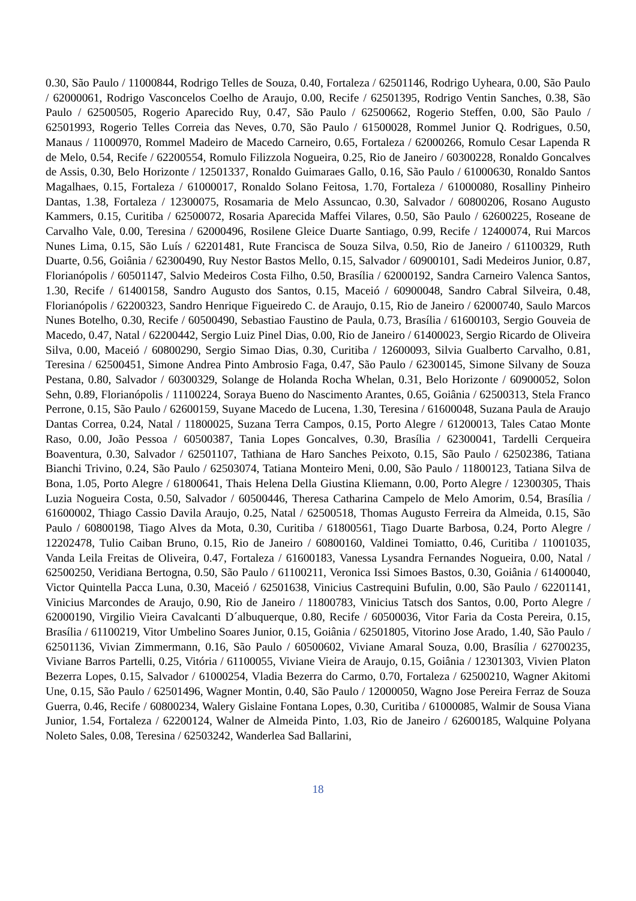0.30, São Paulo / 11000844, Rodrigo Telles de Souza, 0.40, Fortaleza / 62501146, Rodrigo Uyheara, 0.00, São Paulo / 62000061, Rodrigo Vasconcelos Coelho de Araujo, 0.00, Recife / 62501395, Rodrigo Ventin Sanches, 0.38, São Paulo / 62500505, Rogerio Aparecido Ruy, 0.47, São Paulo / 62500662, Rogerio Steffen, 0.00, São Paulo / 62501993, Rogerio Telles Correia das Neves, 0.70, São Paulo / 61500028, Rommel Junior Q. Rodrigues, 0.50, Manaus / 11000970, Rommel Madeiro de Macedo Carneiro, 0.65, Fortaleza / 62000266, Romulo Cesar Lapenda R de Melo, 0.54, Recife / 62200554, Romulo Filizzola Nogueira, 0.25, Rio de Janeiro / 60300228, Ronaldo Goncalves de Assis, 0.30, Belo Horizonte / 12501337, Ronaldo Guimaraes Gallo, 0.16, São Paulo / 61000630, Ronaldo Santos Magalhaes, 0.15, Fortaleza / 61000017, Ronaldo Solano Feitosa, 1.70, Fortaleza / 61000080, Rosalliny Pinheiro Dantas, 1.38, Fortaleza / 12300075, Rosamaria de Melo Assuncao, 0.30, Salvador / 60800206, Rosano Augusto Kammers, 0.15, Curitiba / 62500072, Rosaria Aparecida Maffei Vilares, 0.50, São Paulo / 62600225, Roseane de Carvalho Vale, 0.00, Teresina / 62000496, Rosilene Gleice Duarte Santiago, 0.99, Recife / 12400074, Rui Marcos Nunes Lima, 0.15, São Luís / 62201481, Rute Francisca de Souza Silva, 0.50, Rio de Janeiro / 61100329, Ruth Duarte, 0.56, Goiânia / 62300490, Ruy Nestor Bastos Mello, 0.15, Salvador / 60900101, Sadi Medeiros Junior, 0.87, Florianópolis / 60501147, Salvio Medeiros Costa Filho, 0.50, Brasília / 62000192, Sandra Carneiro Valenca Santos, 1.30, Recife / 61400158, Sandro Augusto dos Santos, 0.15, Maceió / 60900048, Sandro Cabral Silveira, 0.48, Florianópolis / 62200323, Sandro Henrique Figueiredo C. de Araujo, 0.15, Rio de Janeiro / 62000740, Saulo Marcos Nunes Botelho, 0.30, Recife / 60500490, Sebastiao Faustino de Paula, 0.73, Brasília / 61600103, Sergio Gouveia de Macedo, 0.47, Natal / 62200442, Sergio Luiz Pinel Dias, 0.00, Rio de Janeiro / 61400023, Sergio Ricardo de Oliveira Silva, 0.00, Maceió / 60800290, Sergio Simao Dias, 0.30, Curitiba / 12600093, Silvia Gualberto Carvalho, 0.81, Teresina / 62500451, Simone Andrea Pinto Ambrosio Faga, 0.47, São Paulo / 62300145, Simone Silvany de Souza Pestana, 0.80, Salvador / 60300329, Solange de Holanda Rocha Whelan, 0.31, Belo Horizonte / 60900052, Solon Sehn, 0.89, Florianópolis / 11100224, Soraya Bueno do Nascimento Arantes, 0.65, Goiânia / 62500313, Stela Franco Perrone, 0.15, São Paulo / 62600159, Suyane Macedo de Lucena, 1.30, Teresina / 61600048, Suzana Paula de Araujo Dantas Correa, 0.24, Natal / 11800025, Suzana Terra Campos, 0.15, Porto Alegre / 61200013, Tales Catao Monte Raso, 0.00, João Pessoa / 60500387, Tania Lopes Goncalves, 0.30, Brasília / 62300041, Tardelli Cerqueira Boaventura, 0.30, Salvador / 62501107, Tathiana de Haro Sanches Peixoto, 0.15, São Paulo / 62502386, Tatiana Bianchi Trivino, 0.24, São Paulo / 62503074, Tatiana Monteiro Meni, 0.00, São Paulo / 11800123, Tatiana Silva de Bona, 1.05, Porto Alegre / 61800641, Thais Helena Della Giustina Kliemann, 0.00, Porto Alegre / 12300305, Thais Luzia Nogueira Costa, 0.50, Salvador / 60500446, Theresa Catharina Campelo de Melo Amorim, 0.54, Brasília / 61600002, Thiago Cassio Davila Araujo, 0.25, Natal / 62500518, Thomas Augusto Ferreira da Almeida, 0.15, São Paulo / 60800198, Tiago Alves da Mota, 0.30, Curitiba / 61800561, Tiago Duarte Barbosa, 0.24, Porto Alegre / 12202478, Tulio Caiban Bruno, 0.15, Rio de Janeiro / 60800160, Valdinei Tomiatto, 0.46, Curitiba / 11001035, Vanda Leila Freitas de Oliveira, 0.47, Fortaleza / 61600183, Vanessa Lysandra Fernandes Nogueira, 0.00, Natal / 62500250, Veridiana Bertogna, 0.50, São Paulo / 61100211, Veronica Issi Simoes Bastos, 0.30, Goiânia / 61400040, Victor Quintella Pacca Luna, 0.30, Maceió / 62501638, Vinicius Castrequini Bufulin, 0.00, São Paulo / 62201141, Vinicius Marcondes de Araujo, 0.90, Rio de Janeiro / 11800783, Vinicius Tatsch dos Santos, 0.00, Porto Alegre / 62000190, Virgilio Vieira Cavalcanti D´albuquerque, 0.80, Recife / 60500036, Vitor Faria da Costa Pereira, 0.15, Brasília / 61100219, Vitor Umbelino Soares Junior, 0.15, Goiânia / 62501805, Vitorino Jose Arado, 1.40, São Paulo / 62501136, Vivian Zimmermann, 0.16, São Paulo / 60500602, Viviane Amaral Souza, 0.00, Brasília / 62700235, Viviane Barros Partelli, 0.25, Vitória / 61100055, Viviane Vieira de Araujo, 0.15, Goiânia / 12301303, Vivien Platon Bezerra Lopes, 0.15, Salvador / 61000254, Vladia Bezerra do Carmo, 0.70, Fortaleza / 62500210, Wagner Akitomi Une, 0.15, São Paulo / 62501496, Wagner Montin, 0.40, São Paulo / 12000050, Wagno Jose Pereira Ferraz de Souza Guerra, 0.46, Recife / 60800234, Walery Gislaine Fontana Lopes, 0.30, Curitiba / 61000085, Walmir de Sousa Viana Junior, 1.54, Fortaleza / 62200124, Walner de Almeida Pinto, 1.03, Rio de Janeiro / 62600185, Walquine Polyana Noleto Sales, 0.08, Teresina / 62503242, Wanderlea Sad Ballarini,
18